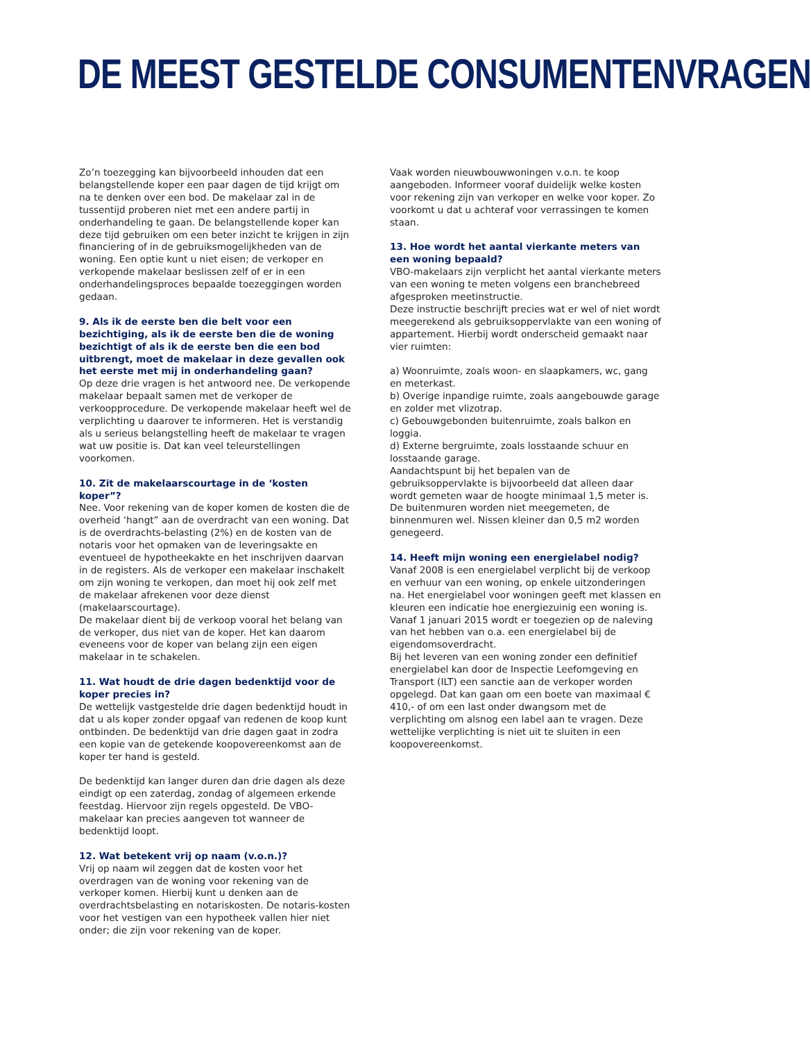DE MEEST GESTELDE CONSUMENTENVRAGEN
Zo’n toezegging kan bijvoorbeeld inhouden dat een belangstellende koper een paar dagen de tijd krijgt om na te denken over een bod. De makelaar zal in de tussentijd proberen niet met een andere partij in onderhandeling te gaan. De belangstellende koper kan deze tijd gebruiken om een beter inzicht te krijgen in zijn financiering of in de gebruiksmogelijkheden van de woning. Een optie kunt u niet eisen; de verkoper en verkopende makelaar beslissen zelf of er in een onderhandelingsproces bepaalde toezeggingen worden gedaan.
9. Als ik de eerste ben die belt voor een bezichtiging, als ik de eerste ben die de woning bezichtigt of als ik de eerste ben die een bod uitbrengt, moet de makelaar in deze gevallen ook het eerste met mij in onderhandeling gaan?
Op deze drie vragen is het antwoord nee. De verkopende makelaar bepaalt samen met de verkoper de verkoopprocedure. De verkopende makelaar heeft wel de verplichting u daarover te informeren. Het is verstandig als u serieus belangstelling heeft de makelaar te vragen wat uw positie is. Dat kan veel teleurstellingen voorkomen.
10. Zit de makelaarscourtage in de ‘kosten koper”?
Nee. Voor rekening van de koper komen de kosten die de overheid ‘hangt” aan de overdracht van een woning. Dat is de overdrachts-belasting (2%) en de kosten van de notaris voor het opmaken van de leveringsakte en eventueel de hypotheekakte en het inschrijven daarvan in de registers. Als de verkoper een makelaar inschakelt om zijn woning te verkopen, dan moet hij ook zelf met de makelaar afrekenen voor deze dienst (makelaarscourtage).
De makelaar dient bij de verkoop vooral het belang van de verkoper, dus niet van de koper. Het kan daarom eveneens voor de koper van belang zijn een eigen makelaar in te schakelen.
11. Wat houdt de drie dagen bedenktijd voor de koper precies in?
De wettelijk vastgestelde drie dagen bedenktijd houdt in dat u als koper zonder opgaaf van redenen de koop kunt ontbinden. De bedenktijd van drie dagen gaat in zodra een kopie van de getekende koopovereenkomst aan de koper ter hand is gesteld.
De bedenktijd kan langer duren dan drie dagen als deze eindigt op een zaterdag, zondag of algemeen erkende feestdag. Hiervoor zijn regels opgesteld. De VBO-makelaar kan precies aangeven tot wanneer de bedenktijd loopt.
12. Wat betekent vrij op naam (v.o.n.)?
Vrij op naam wil zeggen dat de kosten voor het overdragen van de woning voor rekening van de verkoper komen. Hierbij kunt u denken aan de overdrachtsbelasting en notariskosten. De notaris-kosten voor het vestigen van een hypotheek vallen hier niet onder; die zijn voor rekening van de koper.
Vaak worden nieuwbouwwoningen v.o.n. te koop aangeboden. Informeer vooraf duidelijk welke kosten voor rekening zijn van verkoper en welke voor koper. Zo voorkomt u dat u achteraf voor verrassingen te komen staan.
13. Hoe wordt het aantal vierkante meters van een woning bepaald?
VBO-makelaars zijn verplicht het aantal vierkante meters van een woning te meten volgens een branchebreed afgesproken meetinstructie.
Deze instructie beschrijft precies wat er wel of niet wordt meegerekend als gebruiksoppervlakte van een woning of appartement. Hierbij wordt onderscheid gemaakt naar vier ruimten:
a) Woonruimte, zoals woon- en slaapkamers, wc, gang en meterkast.
b) Overige inpandige ruimte, zoals aangebouwde garage en zolder met vlizotrap.
c) Gebouwgebonden buitenruimte, zoals balkon en loggia.
d) Externe bergruimte, zoals losstaande schuur en losstaande garage.
Aandachtspunt bij het bepalen van de gebruiksoppervlakte is bijvoorbeeld dat alleen daar wordt gemeten waar de hoogte minimaal 1,5 meter is. De buitenmuren worden niet meegemeten, de binnenmuren wel. Nissen kleiner dan 0,5 m2 worden genegeerd.
14. Heeft mijn woning een energielabel nodig?
Vanaf 2008 is een energielabel verplicht bij de verkoop en verhuur van een woning, op enkele uitzonderingen na. Het energielabel voor woningen geeft met klassen en kleuren een indicatie hoe energiezuinig een woning is. Vanaf 1 januari 2015 wordt er toegezien op de naleving van het hebben van o.a. een energielabel bij de eigendomsoverdracht.
Bij het leveren van een woning zonder een definitief energielabel kan door de Inspectie Leefomgeving en Transport (ILT) een sanctie aan de verkoper worden opgelegd. Dat kan gaan om een boete van maximaal € 410,- of om een last onder dwangsom met de verplichting om alsnog een label aan te vragen. Deze wettelijke verplichting is niet uit te sluiten in een koopovereenkomst.